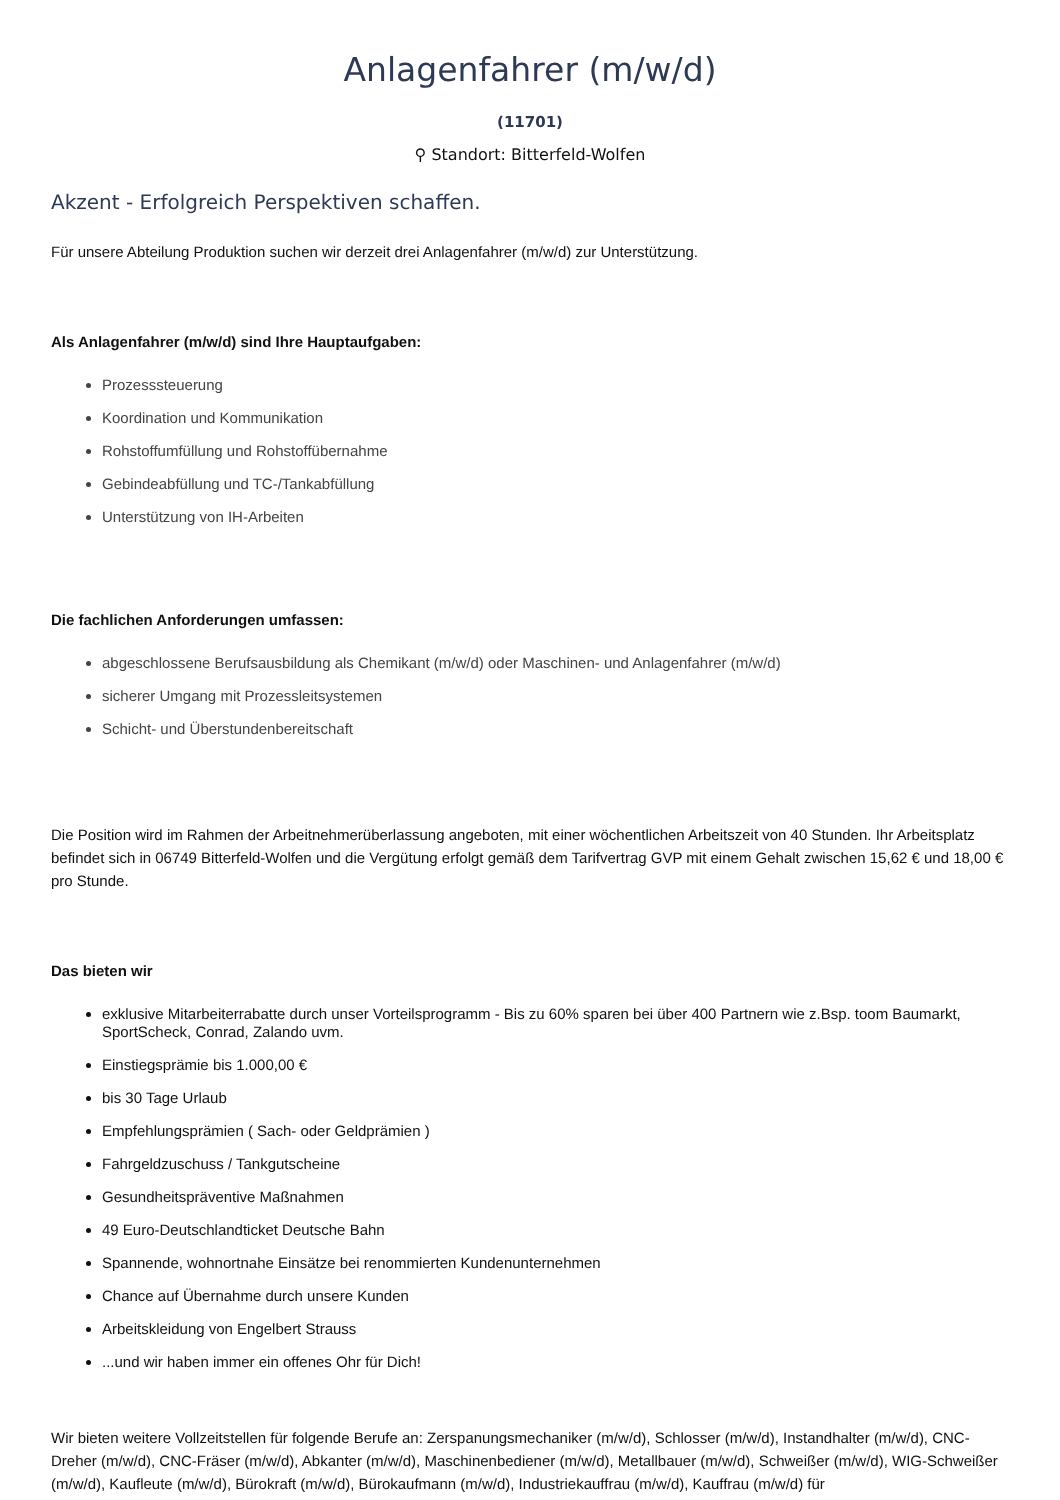Anlagenfahrer (m/w/d)
(11701)
⚲ Standort: Bitterfeld-Wolfen
Akzent - Erfolgreich Perspektiven schaffen.
Für unsere Abteilung Produktion suchen wir derzeit drei Anlagenfahrer (m/w/d) zur Unterstützung.
Als Anlagenfahrer (m/w/d) sind Ihre Hauptaufgaben:
Prozesssteuerung
Koordination und Kommunikation
Rohstoffumfüllung und Rohstoffübernahme
Gebindeabfüllung und TC-/Tankabfüllung
Unterstützung von IH-Arbeiten
Die fachlichen Anforderungen umfassen:
abgeschlossene Berufsausbildung als Chemikant (m/w/d) oder Maschinen- und Anlagenfahrer (m/w/d)
sicherer Umgang mit Prozessleitsystemen
Schicht- und Überstundenbereitschaft
Die Position wird im Rahmen der Arbeitnehmerüberlassung angeboten, mit einer wöchentlichen Arbeitszeit von 40 Stunden. Ihr Arbeitsplatz befindet sich in 06749 Bitterfeld-Wolfen und die Vergütung erfolgt gemäß dem Tarifvertrag GVP mit einem Gehalt zwischen 15,62 € und 18,00 € pro Stunde.
Das bieten wir
exklusive Mitarbeiterrabatte durch unser Vorteilsprogramm - Bis zu 60% sparen bei über 400 Partnern wie z.Bsp. toom Baumarkt, SportScheck, Conrad, Zalando uvm.
Einstiegsprämie bis 1.000,00 €
bis 30 Tage Urlaub
Empfehlungsprämien ( Sach- oder Geldprämien )
Fahrgeldzuschuss / Tankgutscheine
Gesundheitspräventive Maßnahmen
49 Euro-Deutschlandticket Deutsche Bahn
Spannende, wohnortnahe Einsätze bei renommierten Kundenunternehmen
Chance auf Übernahme durch unsere Kunden
Arbeitskleidung von Engelbert Strauss
...und wir haben immer ein offenes Ohr für Dich!
Wir bieten weitere Vollzeitstellen für folgende Berufe an: Zerspanungsmechaniker (m/w/d), Schlosser (m/w/d), Instandhalter (m/w/d), CNC-Dreher (m/w/d), CNC-Fräser (m/w/d), Abkanter (m/w/d), Maschinenbediener (m/w/d), Metallbauer (m/w/d), Schweißer (m/w/d), WIG-Schweißer (m/w/d), Kaufleute (m/w/d), Bürokraft (m/w/d), Bürokaufmann (m/w/d), Industriekauffrau (m/w/d), Kauffrau (m/w/d) für